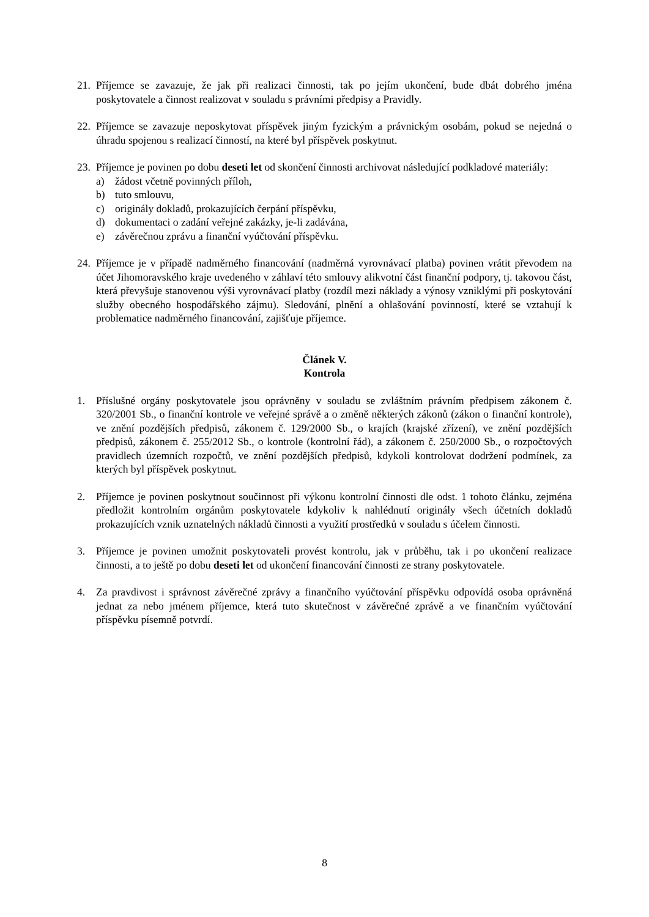21.
Příjemce se zavazuje, že jak při realizaci činnosti, tak po jejím ukončení, bude dbát dobrého jména poskytovatele a činnost realizovat v souladu s právními předpisy a Pravidly.
22.
Příjemce se zavazuje neposkytovat příspěvek jiným fyzickým a právnickým osobám, pokud se nejedná o úhradu spojenou s realizací činností, na které byl příspěvek poskytnut.
23.
Příjemce je povinen po dobu deseti let od skončení činnosti archivovat následující podkladové materiály:
a) žádost včetně povinných příloh,
b) tuto smlouvu,
c) originály dokladů, prokazujících čerpání příspěvku,
d) dokumentaci o zadání veřejné zakázky, je-li zadávána,
e) závěrečnou zprávu a finanční vyúčtování příspěvku.
24.
Příjemce je v případě nadměrného financování (nadměrná vyrovnávací platba) povinen vrátit převodem na účet Jihomoravského kraje uvedeného v záhlaví této smlouvy alikvotní část finanční podpory, tj. takovou část, která převyšuje stanovenou výši vyrovnávací platby (rozdíl mezi náklady a výnosy vzniklými při poskytování služby obecného hospodářského zájmu). Sledování, plnění a ohlašování povinností, které se vztahují k problematice nadměrného financování, zajišťuje příjemce.
Článek V.
Kontrola
1. Příslušné orgány poskytovatele jsou oprávněny v souladu se zvláštním právním předpisem zákonem č. 320/2001 Sb., o finanční kontrole ve veřejné správě a o změně některých zákonů (zákon o finanční kontrole), ve znění pozdějších předpisů, zákonem č. 129/2000 Sb., o krajích (krajské zřízení), ve znění pozdějších předpisů, zákonem č. 255/2012 Sb., o kontrole (kontrolní řád), a zákonem č. 250/2000 Sb., o rozpočtových pravidlech územních rozpočtů, ve znění pozdějších předpisů, kdykoli kontrolovat dodržení podmínek, za kterých byl příspěvek poskytnut.
2. Příjemce je povinen poskytnout součinnost při výkonu kontrolní činnosti dle odst. 1 tohoto článku, zejména předložit kontrolním orgánům poskytovatele kdykoliv k nahlédnutí originály všech účetních dokladů prokazujících vznik uznatelných nákladů činnosti a využití prostředků v souladu s účelem činnosti.
3. Příjemce je povinen umožnit poskytovateli provést kontrolu, jak v průběhu, tak i po ukončení realizace činnosti, a to ještě po dobu deseti let od ukončení financování činnosti ze strany poskytovatele.
4. Za pravdivost i správnost závěrečné zprávy a finančního vyúčtování příspěvku odpovídá osoba oprávněná jednat za nebo jménem příjemce, která tuto skutečnost v závěrečné zprávě a ve finančním vyúčtování příspěvku písemně potvrdí.
8